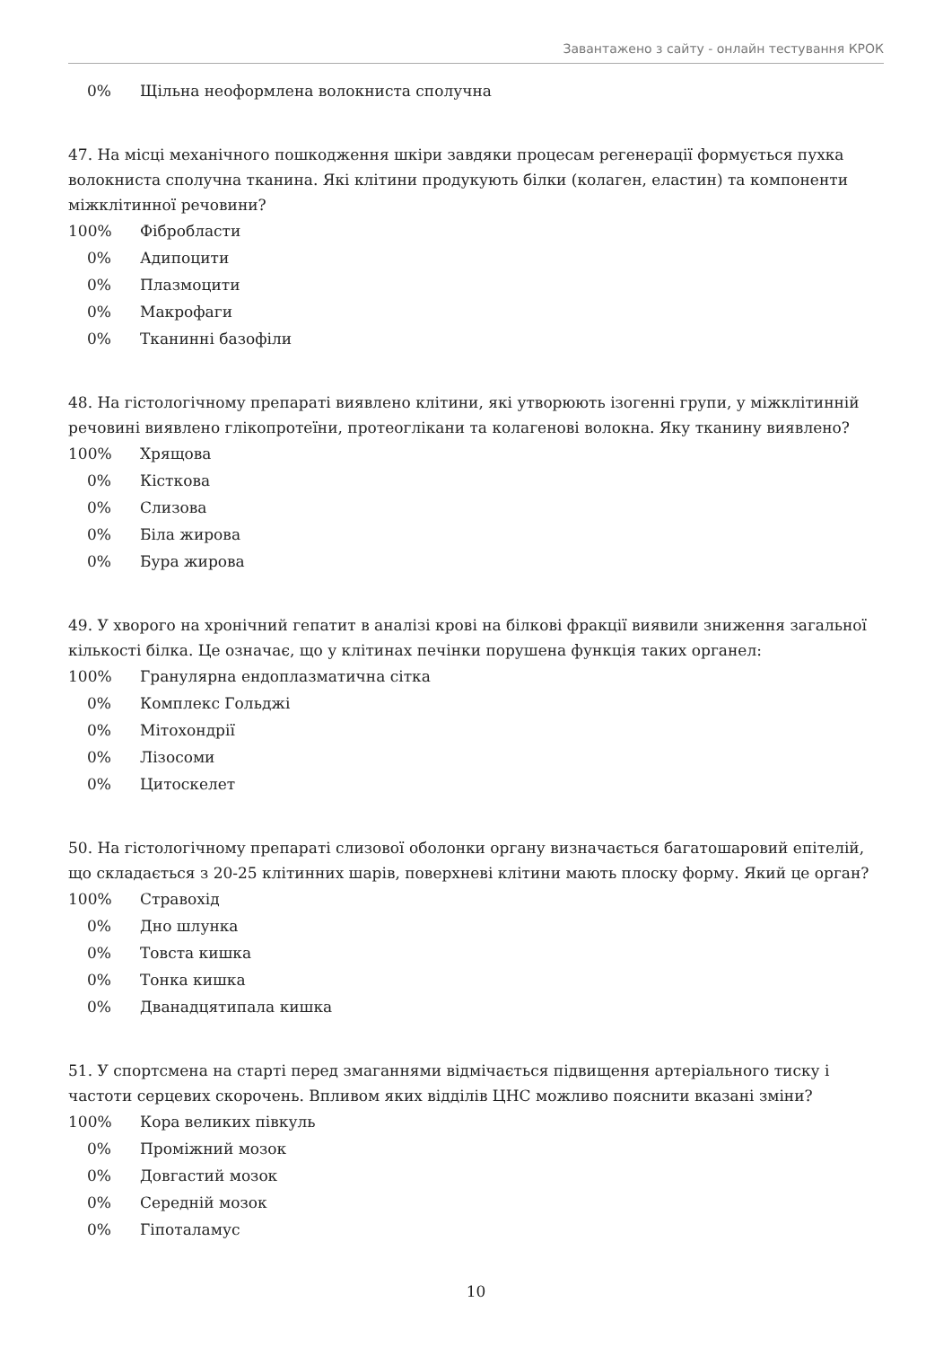Завантажено з сайту - онлайн тестування КРОК
0% Щільна неоформлена волокниста сполучна
47. На місці механічного пошкодження шкіри завдяки процесам регенерації формується пухка волокниста сполучна тканина. Які клітини продукують білки (колаген, еластин) та компоненти міжклітинної речовини?
100% Фібробласти
0% Адипоцити
0% Плазмоцити
0% Макрофаги
0% Тканинні базофіли
48. На гістологічному препараті виявлено клітини, які утворюють ізогенні групи, у міжклітинній речовині виявлено глікопротеїни, протеоглікани та колагенові волокна. Яку тканину виявлено?
100% Хрящова
0% Кісткова
0% Слизова
0% Біла жирова
0% Бура жирова
49. У хворого на хронічний гепатит в аналізі крові на білкові фракції виявили зниження загальної кількості білка. Це означає, що у клітинах печінки порушена функція таких органел:
100% Гранулярна ендоплазматична сітка
0% Комплекс Гольджі
0% Мітохондрії
0% Лізосоми
0% Цитоскелет
50. На гістологічному препараті слизової оболонки органу визначається багатошаровий епітелій, що складається з 20-25 клітинних шарів, поверхневі клітини мають плоску форму. Який це орган?
100% Стравохід
0% Дно шлунка
0% Товста кишка
0% Тонка кишка
0% Дванадцятипала кишка
51. У спортсмена на старті перед змаганнями відмічається підвищення артеріального тиску і частоти серцевих скорочень. Впливом яких відділів ЦНС можливо пояснити вказані зміни?
100% Кора великих півкуль
0% Проміжний мозок
0% Довгастий мозок
0% Середній мозок
0% Гіпоталамус
10